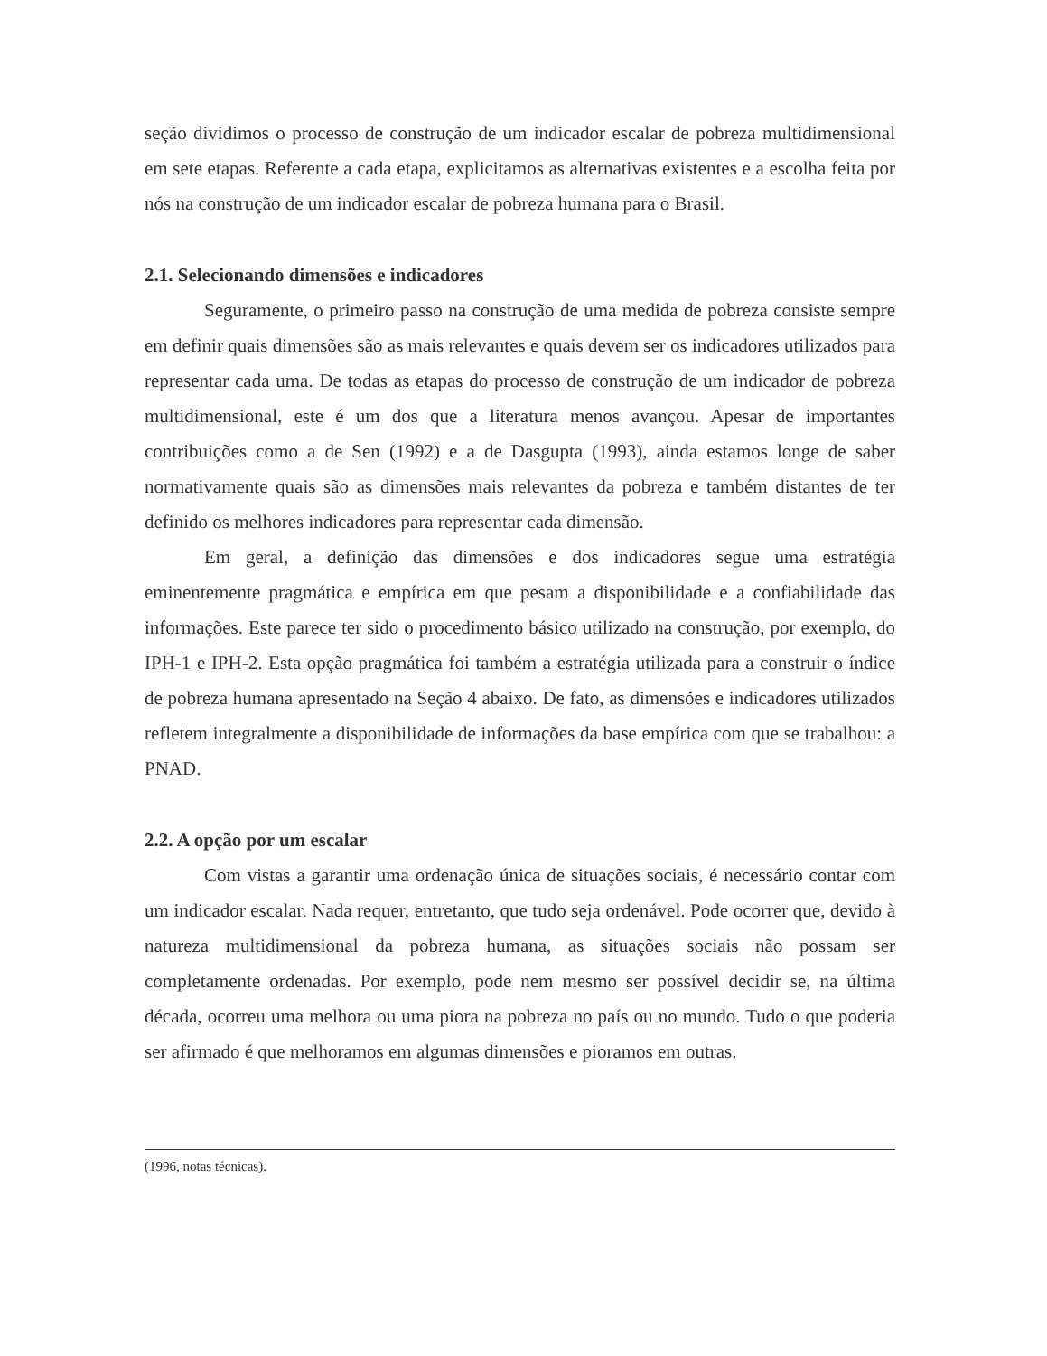seção dividimos o processo de construção de um indicador escalar de pobreza multidimensional em sete etapas. Referente a cada etapa, explicitamos as alternativas existentes e a escolha feita por nós na construção de um indicador escalar de pobreza humana para o Brasil.
2.1. Selecionando dimensões e indicadores
Seguramente, o primeiro passo na construção de uma medida de pobreza consiste sempre em definir quais dimensões são as mais relevantes e quais devem ser os indicadores utilizados para representar cada uma. De todas as etapas do processo de construção de um indicador de pobreza multidimensional, este é um dos que a literatura menos avançou. Apesar de importantes contribuições como a de Sen (1992) e a de Dasgupta (1993), ainda estamos longe de saber normativamente quais são as dimensões mais relevantes da pobreza e também distantes de ter definido os melhores indicadores para representar cada dimensão.
Em geral, a definição das dimensões e dos indicadores segue uma estratégia eminentemente pragmática e empírica em que pesam a disponibilidade e a confiabilidade das informações. Este parece ter sido o procedimento básico utilizado na construção, por exemplo, do IPH-1 e IPH-2. Esta opção pragmática foi também a estratégia utilizada para a construir o índice de pobreza humana apresentado na Seção 4 abaixo. De fato, as dimensões e indicadores utilizados refletem integralmente a disponibilidade de informações da base empírica com que se trabalhou: a PNAD.
2.2. A opção por um escalar
Com vistas a garantir uma ordenação única de situações sociais, é necessário contar com um indicador escalar. Nada requer, entretanto, que tudo seja ordenável. Pode ocorrer que, devido à natureza multidimensional da pobreza humana, as situações sociais não possam ser completamente ordenadas. Por exemplo, pode nem mesmo ser possível decidir se, na última década, ocorreu uma melhora ou uma piora na pobreza no país ou no mundo. Tudo o que poderia ser afirmado é que melhoramos em algumas dimensões e pioramos em outras.
(1996, notas técnicas).